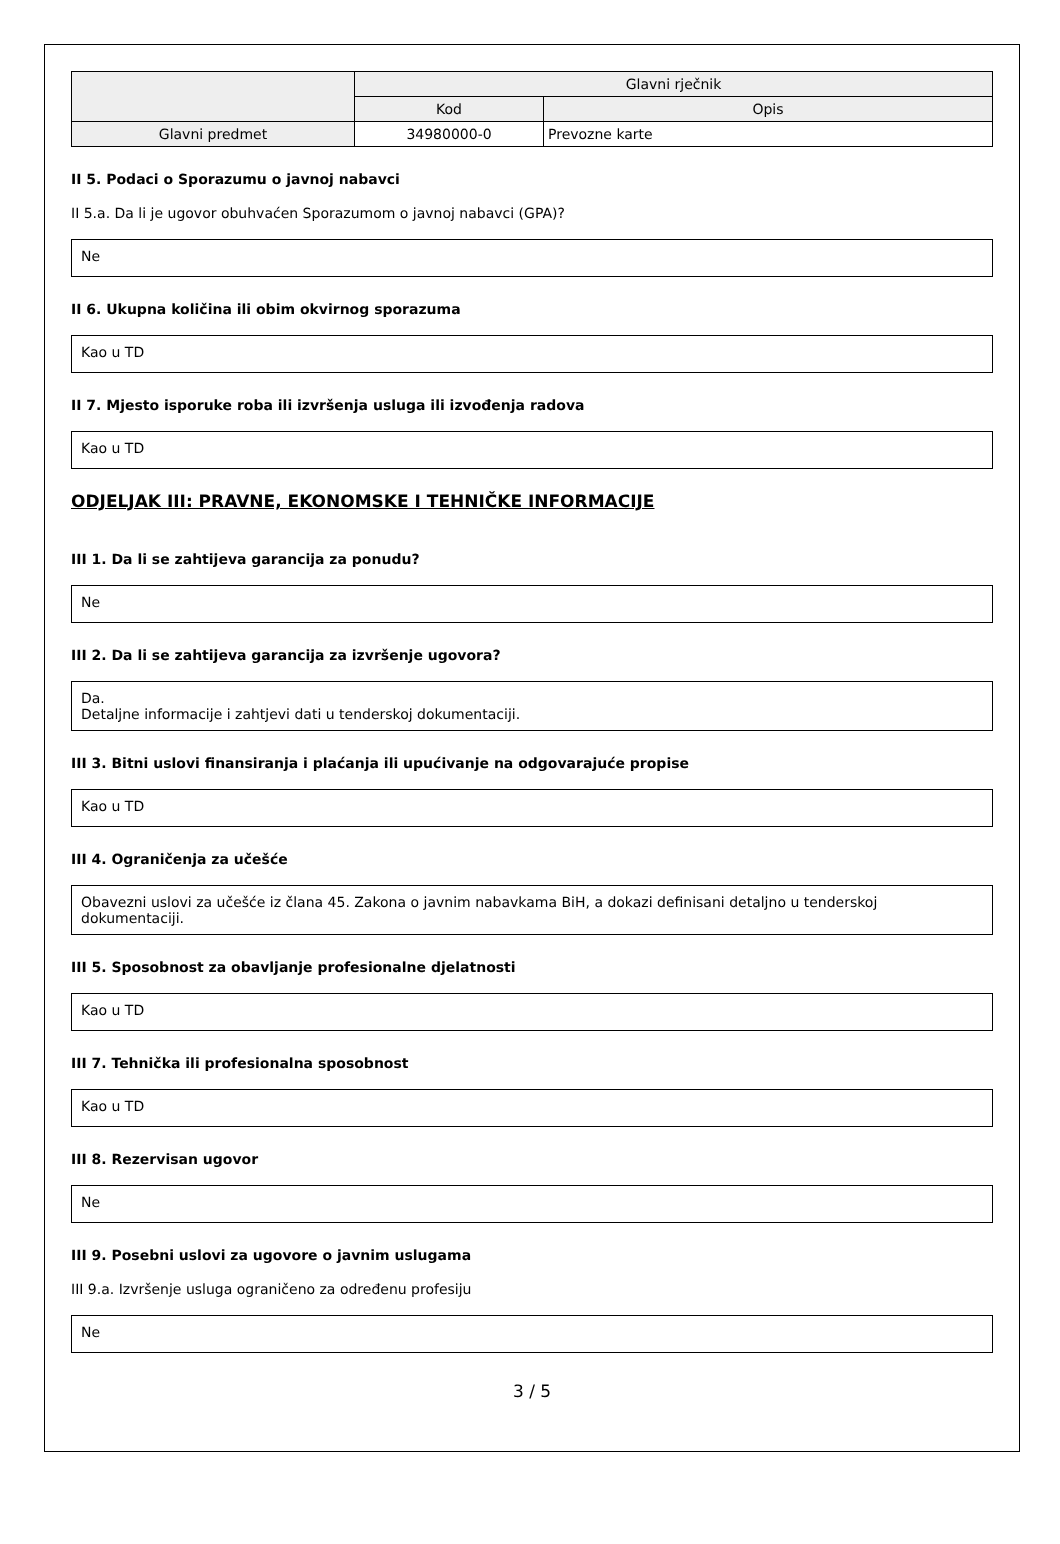| | Glavni rječnik | |
| | Kod | Opis |
| Glavni predmet | 34980000-0 | Prevozne karte |
II 5. Podaci o Sporazumu o javnoj nabavci
II 5.a. Da li je ugovor obuhvaćen Sporazumom o javnoj nabavci (GPA)?
Ne
II 6. Ukupna količina ili obim okvirnog sporazuma
Kao u TD
II 7. Mjesto isporuke roba ili izvršenja usluga ili izvođenja radova
Kao u TD
ODJELJAK III: PRAVNE, EKONOMSKE I TEHNIČKE INFORMACIJE
III 1. Da li se zahtijeva garancija za ponudu?
Ne
III 2. Da li se zahtijeva garancija za izvršenje ugovora?
Da.
Detaljne informacije i zahtjevi dati u tenderskoj dokumentaciji.
III 3. Bitni uslovi finansiranja i plaćanja ili upućivanje na odgovarajuće propise
Kao u TD
III 4. Ograničenja za učešće
Obavezni uslovi za učešće iz člana 45. Zakona o javnim nabavkama BiH, a dokazi definisani detaljno u tenderskoj dokumentaciji.
III 5. Sposobnost za obavljanje profesionalne djelatnosti
Kao u TD
III 7. Tehnička ili profesionalna sposobnost
Kao u TD
III 8. Rezervisan ugovor
Ne
III 9. Posebni uslovi za ugovore o javnim uslugama
III 9.a. Izvršenje usluga ograničeno za određenu profesiju
Ne
3 / 5